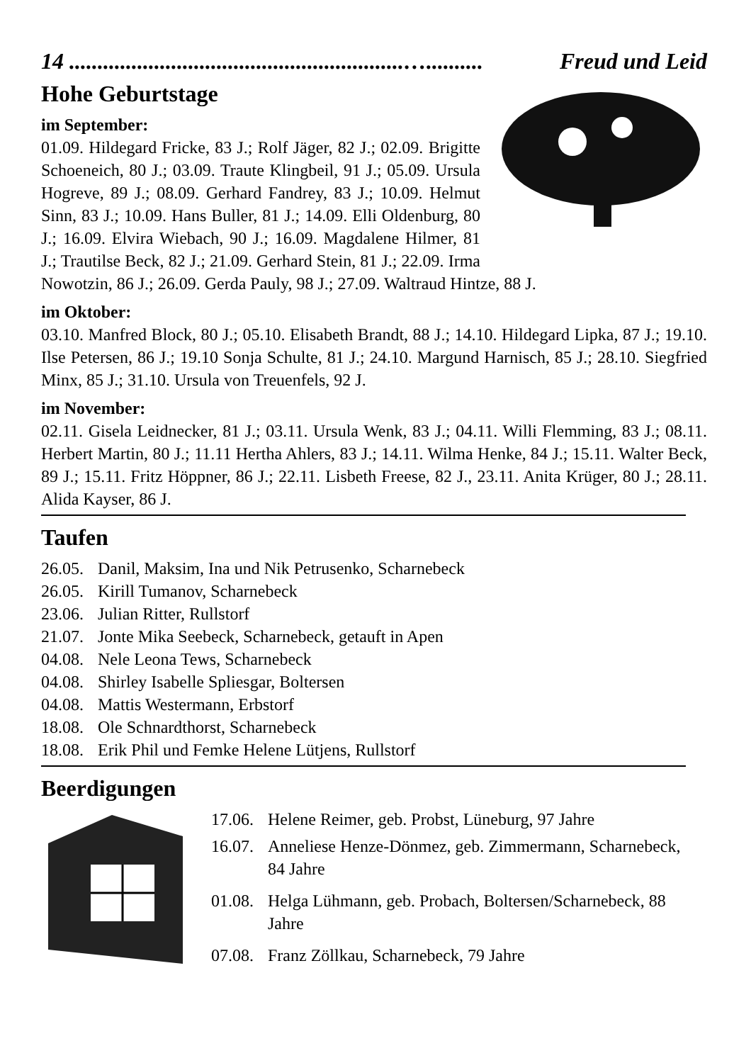14 ...........................................................….......... Freud und Leid
Hohe Geburtstage
im September:
01.09. Hildegard Fricke, 83 J.; Rolf Jäger, 82 J.; 02.09. Brigitte Schoeneich, 80 J.; 03.09. Traute Klingbeil, 91 J.; 05.09. Ursula Hogreve, 89 J.; 08.09. Gerhard Fandrey, 83 J.; 10.09. Helmut Sinn, 83 J.; 10.09. Hans Buller, 81 J.; 14.09. Elli Oldenburg, 80 J.; 16.09. Elvira Wiebach, 90 J.; 16.09. Magdalene Hilmer, 81 J.; Trautilse Beck, 82 J.; 21.09. Gerhard Stein, 81 J.; 22.09. Irma Nowotzin, 86 J.; 26.09. Gerda Pauly, 98 J.; 27.09. Waltraud Hintze, 88 J.
im Oktober:
03.10. Manfred Block, 80 J.; 05.10. Elisabeth Brandt, 88 J.; 14.10. Hildegard Lipka, 87 J.; 19.10. Ilse Petersen, 86 J.; 19.10 Sonja Schulte, 81 J.; 24.10. Margund Harnisch, 85 J.; 28.10. Siegfried Minx, 85 J.; 31.10. Ursula von Treuenfels, 92 J.
im November:
02.11. Gisela Leidnecker, 81 J.; 03.11. Ursula Wenk, 83 J.; 04.11. Willi Flemming, 83 J.; 08.11. Herbert Martin, 80 J.; 11.11 Hertha Ahlers, 83 J.; 14.11. Wilma Henke, 84 J.; 15.11. Walter Beck, 89 J.; 15.11. Fritz Höppner, 86 J.; 22.11. Lisbeth Freese, 82 J., 23.11. Anita Krüger, 80 J.; 28.11. Alida Kayser, 86 J.
Taufen
| 26.05. | Danil, Maksim, Ina und Nik Petrusenko, Scharnebeck |
| 26.05. | Kirill Tumanov, Scharnebeck |
| 23.06. | Julian Ritter, Rullstorf |
| 21.07. | Jonte Mika Seebeck, Scharnebeck, getauft in Apen |
| 04.08. | Nele Leona Tews, Scharnebeck |
| 04.08. | Shirley Isabelle Spliesgar, Boltersen |
| 04.08. | Mattis Westermann, Erbstorf |
| 18.08. | Ole Schnardthorst, Scharnebeck |
| 18.08. | Erik Phil und Femke Helene Lütjens, Rullstorf |
Beerdigungen
| 17.06. | Helene Reimer, geb. Probst, Lüneburg, 97 Jahre |
| 16.07. | Anneliese Henze-Dönmez, geb. Zimmermann, Scharnebeck, 84 Jahre |
| 01.08. | Helga Lühmann, geb. Probach, Boltersen/Scharnebeck, 88 Jahre |
| 07.08. | Franz Zöllkau, Scharnebeck, 79 Jahre |